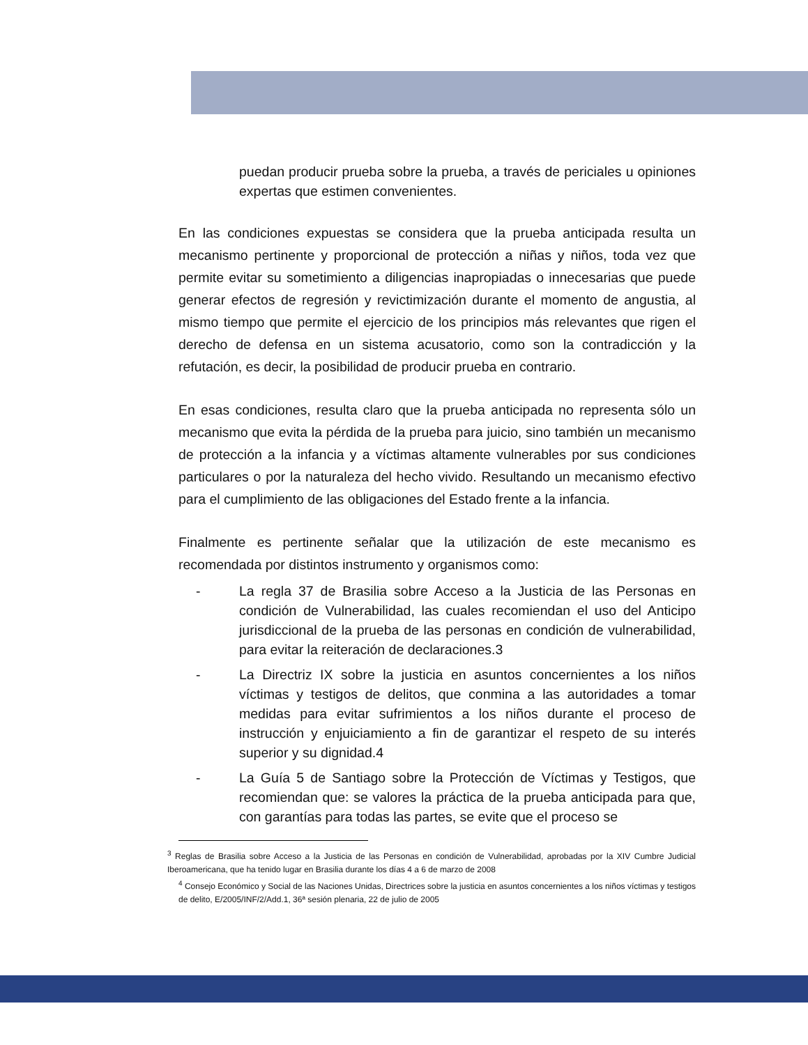puedan producir prueba sobre la prueba, a través de periciales u opiniones expertas que estimen convenientes.
En las condiciones expuestas se considera que la prueba anticipada resulta un mecanismo pertinente y proporcional de protección a niñas y niños, toda vez que permite evitar su sometimiento a diligencias inapropiadas o innecesarias que puede generar efectos de regresión y revictimización durante el momento de angustia, al mismo tiempo que permite el ejercicio de los principios más relevantes que rigen el derecho de defensa en un sistema acusatorio, como son la contradicción y la refutación, es decir, la posibilidad de producir prueba en contrario.
En esas condiciones, resulta claro que la prueba anticipada no representa sólo un mecanismo que evita la pérdida de la prueba para juicio, sino también un mecanismo de protección a la infancia y a víctimas altamente vulnerables por sus condiciones particulares o por la naturaleza del hecho vivido. Resultando un mecanismo efectivo para el cumplimiento de las obligaciones del Estado frente a la infancia.
Finalmente es pertinente señalar que la utilización de este mecanismo es recomendada por distintos instrumento y organismos como:
- La regla 37 de Brasilia sobre Acceso a la Justicia de las Personas en condición de Vulnerabilidad, las cuales recomiendan el uso del Anticipo jurisdiccional de la prueba de las personas en condición de vulnerabilidad, para evitar la reiteración de declaraciones.3
- La Directriz IX sobre la justicia en asuntos concernientes a los niños víctimas y testigos de delitos, que conmina a las autoridades a tomar medidas para evitar sufrimientos a los niños durante el proceso de instrucción y enjuiciamiento a fin de garantizar el respeto de su interés superior y su dignidad.4
- La Guía 5 de Santiago sobre la Protección de Víctimas y Testigos, que recomiendan que: se valores la práctica de la prueba anticipada para que, con garantías para todas las partes, se evite que el proceso se
<sup>3</sup> Reglas de Brasilia sobre Acceso a la Justicia de las Personas en condición de Vulnerabilidad, aprobadas por la XIV Cumbre Judicial Iberoamericana, que ha tenido lugar en Brasilia durante los días 4 a 6 de marzo de 2008
<sup>4</sup> Consejo Económico y Social de las Naciones Unidas, Directrices sobre la justicia en asuntos concernientes a los niños víctimas y testigos de delito, E/2005/INF/2/Add.1, 36ª sesión plenaria, 22 de julio de 2005